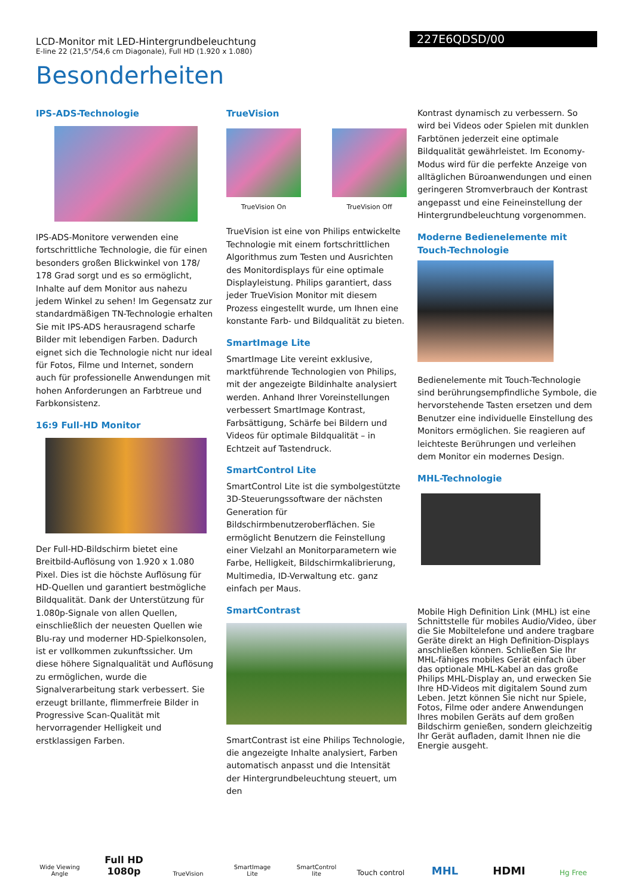LCD-Monitor mit LED-Hintergrundbeleuchtung
E-line 22 (21,5"/54,6 cm Diagonale), Full HD (1.920 x 1.080)
227E6QDSD/00
Besonderheiten
IPS-ADS-Technologie
IPS-ADS-Monitore verwenden eine fortschrittliche Technologie, die für einen besonders großen Blickwinkel von 178/ 178 Grad sorgt und es so ermöglicht, Inhalte auf dem Monitor aus nahezu jedem Winkel zu sehen! Im Gegensatz zur standardmäßigen TN-Technologie erhalten Sie mit IPS-ADS herausragend scharfe Bilder mit lebendigen Farben. Dadurch eignet sich die Technologie nicht nur ideal für Fotos, Filme und Internet, sondern auch für professionelle Anwendungen mit hohen Anforderungen an Farbtreue und Farbkonsistenz.
16:9 Full-HD Monitor
Der Full-HD-Bildschirm bietet eine Breitbild-Auflösung von 1.920 x 1.080 Pixel. Dies ist die höchste Auflösung für HD-Quellen und garantiert bestmögliche Bildqualität. Dank der Unterstützung für 1.080p-Signale von allen Quellen, einschließlich der neuesten Quellen wie Blu-ray und moderner HD-Spielkonsolen, ist er vollkommen zukunftssicher. Um diese höhere Signalqualität und Auflösung zu ermöglichen, wurde die Signalverarbeitung stark verbessert. Sie erzeugt brillante, flimmerfreie Bilder in Progressive Scan-Qualität mit hervorragender Helligkeit und erstklassigen Farben.
TrueVision
TrueVision On TrueVision Off
TrueVision ist eine von Philips entwickelte Technologie mit einem fortschrittlichen Algorithmus zum Testen und Ausrichten des Monitordisplays für eine optimale Displayleistung. Philips garantiert, dass jeder TrueVision Monitor mit diesem Prozess eingestellt wurde, um Ihnen eine konstante Farb- und Bildqualität zu bieten.
SmartImage Lite
SmartImage Lite vereint exklusive, marktführende Technologien von Philips, mit der angezeigte Bildinhalte analysiert werden. Anhand Ihrer Voreinstellungen verbessert SmartImage Kontrast, Farbsättigung, Schärfe bei Bildern und Videos für optimale Bildqualität – in Echtzeit auf Tastendruck.
SmartControl Lite
SmartControl Lite ist die symbolgestützte 3D-Steuerungssoftware der nächsten Generation für Bildschirmbenutzeroberflächen. Sie ermöglicht Benutzern die Feinstellung einer Vielzahl an Monitorparametern wie Farbe, Helligkeit, Bildschirmkalibrierung, Multimedia, ID-Verwaltung etc. ganz einfach per Maus.
SmartContrast
SmartContrast ist eine Philips Technologie, die angezeigte Inhalte analysiert, Farben automatisch anpasst und die Intensität der Hintergrundbeleuchtung steuert, um den
Kontrast dynamisch zu verbessern. So wird bei Videos oder Spielen mit dunklen Farbtönen jederzeit eine optimale Bildqualität gewährleistet. Im Economy-Modus wird für die perfekte Anzeige von alltäglichen Büroanwendungen und einen geringeren Stromverbrauch der Kontrast angepasst und eine Feineinstellung der Hintergrundbeleuchtung vorgenommen.
Moderne Bedienelemente mit Touch-Technologie
Bedienelemente mit Touch-Technologie sind berührungsempfindliche Symbole, die hervorstehende Tasten ersetzen und dem Benutzer eine individuelle Einstellung des Monitors ermöglichen. Sie reagieren auf leichteste Berührungen und verleihen dem Monitor ein modernes Design.
MHL-Technologie
Mobile High Definition Link (MHL) ist eine Schnittstelle für mobiles Audio/Video, über die Sie Mobiltelefone und andere tragbare Geräte direkt an High Definition-Displays anschließen können. Schließen Sie Ihr MHL-fähiges mobiles Gerät einfach über das optionale MHL-Kabel an das große Philips MHL-Display an, und erwecken Sie Ihre HD-Videos mit digitalem Sound zum Leben. Jetzt können Sie nicht nur Spiele, Fotos, Filme oder andere Anwendungen Ihres mobilen Geräts auf dem großen Bildschirm genießen, sondern gleichzeitig Ihr Gerät aufladen, damit Ihnen nie die Energie ausgeht.
Wide Viewing Angle
Full HD 1080p
TrueVision
SmartImage Lite
SmartControl lite
Touch control
MHL
HDMI
Hg Free